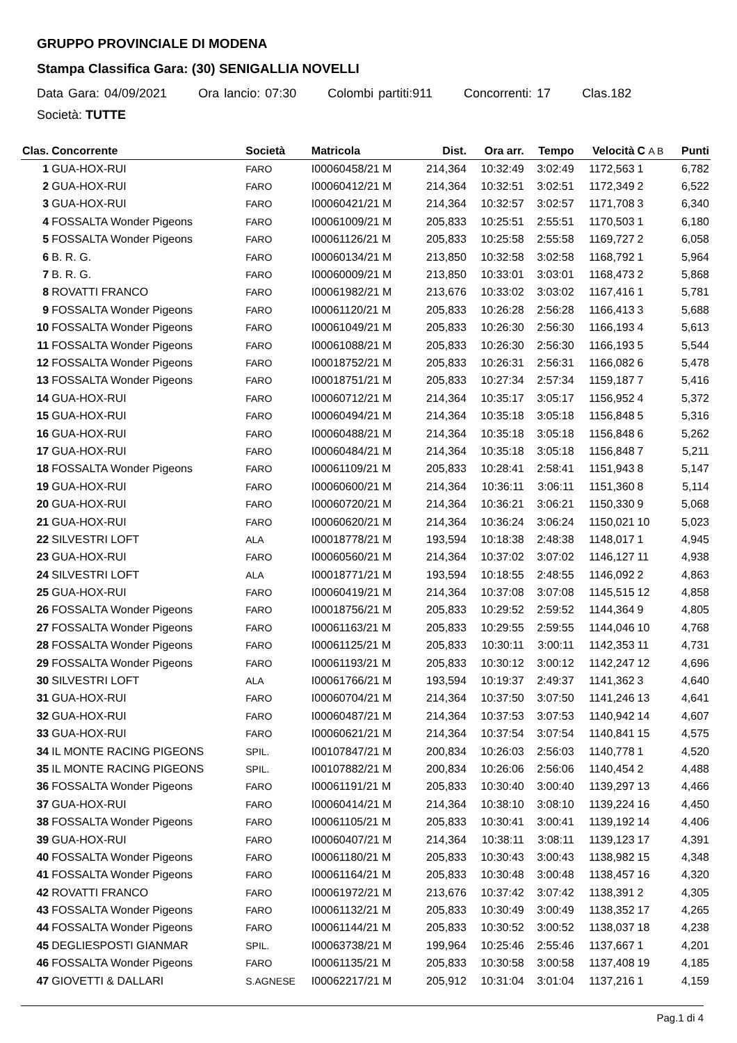GRUPPO PROVINCIALE DI MODENA
Stampa Classifica Gara: (30) SENIGALLIA NOVELLI
Data Gara: 04/09/2021 Ora lancio: 07:30 Colombi partiti:911 Concorrenti: 17 Clas.182
Società: TUTTE
| Clas. | Concorrente | Società | Matricola | Dist. | Ora arr. | Tempo | Velocità | C A B | Punti |
| --- | --- | --- | --- | --- | --- | --- | --- | --- | --- |
| 1 | GUA-HOX-RUI | FARO | I00060458/21 M | 214,364 | 10:32:49 | 3:02:49 | 1172,563 | 1 | 6,782 |
| 2 | GUA-HOX-RUI | FARO | I00060412/21 M | 214,364 | 10:32:51 | 3:02:51 | 1172,349 | 2 | 6,522 |
| 3 | GUA-HOX-RUI | FARO | I00060421/21 M | 214,364 | 10:32:57 | 3:02:57 | 1171,708 | 3 | 6,340 |
| 4 | FOSSALTA Wonder Pigeons | FARO | I00061009/21 M | 205,833 | 10:25:51 | 2:55:51 | 1170,503 | 1 | 6,180 |
| 5 | FOSSALTA Wonder Pigeons | FARO | I00061126/21 M | 205,833 | 10:25:58 | 2:55:58 | 1169,727 | 2 | 6,058 |
| 6 | B. R. G. | FARO | I00060134/21 M | 213,850 | 10:32:58 | 3:02:58 | 1168,792 | 1 | 5,964 |
| 7 | B. R. G. | FARO | I00060009/21 M | 213,850 | 10:33:01 | 3:03:01 | 1168,473 | 2 | 5,868 |
| 8 | ROVATTI FRANCO | FARO | I00061982/21 M | 213,676 | 10:33:02 | 3:03:02 | 1167,416 | 1 | 5,781 |
| 9 | FOSSALTA Wonder Pigeons | FARO | I00061120/21 M | 205,833 | 10:26:28 | 2:56:28 | 1166,413 | 3 | 5,688 |
| 10 | FOSSALTA Wonder Pigeons | FARO | I00061049/21 M | 205,833 | 10:26:30 | 2:56:30 | 1166,193 | 4 | 5,613 |
| 11 | FOSSALTA Wonder Pigeons | FARO | I00061088/21 M | 205,833 | 10:26:30 | 2:56:30 | 1166,193 | 5 | 5,544 |
| 12 | FOSSALTA Wonder Pigeons | FARO | I00018752/21 M | 205,833 | 10:26:31 | 2:56:31 | 1166,082 | 6 | 5,478 |
| 13 | FOSSALTA Wonder Pigeons | FARO | I00018751/21 M | 205,833 | 10:27:34 | 2:57:34 | 1159,187 | 7 | 5,416 |
| 14 | GUA-HOX-RUI | FARO | I00060712/21 M | 214,364 | 10:35:17 | 3:05:17 | 1156,952 | 4 | 5,372 |
| 15 | GUA-HOX-RUI | FARO | I00060494/21 M | 214,364 | 10:35:18 | 3:05:18 | 1156,848 | 5 | 5,316 |
| 16 | GUA-HOX-RUI | FARO | I00060488/21 M | 214,364 | 10:35:18 | 3:05:18 | 1156,848 | 6 | 5,262 |
| 17 | GUA-HOX-RUI | FARO | I00060484/21 M | 214,364 | 10:35:18 | 3:05:18 | 1156,848 | 7 | 5,211 |
| 18 | FOSSALTA Wonder Pigeons | FARO | I00061109/21 M | 205,833 | 10:28:41 | 2:58:41 | 1151,943 | 8 | 5,147 |
| 19 | GUA-HOX-RUI | FARO | I00060600/21 M | 214,364 | 10:36:11 | 3:06:11 | 1151,360 | 8 | 5,114 |
| 20 | GUA-HOX-RUI | FARO | I00060720/21 M | 214,364 | 10:36:21 | 3:06:21 | 1150,330 | 9 | 5,068 |
| 21 | GUA-HOX-RUI | FARO | I00060620/21 M | 214,364 | 10:36:24 | 3:06:24 | 1150,021 | 10 | 5,023 |
| 22 | SILVESTRI LOFT | ALA | I00018778/21 M | 193,594 | 10:18:38 | 2:48:38 | 1148,017 | 1 | 4,945 |
| 23 | GUA-HOX-RUI | FARO | I00060560/21 M | 214,364 | 10:37:02 | 3:07:02 | 1146,127 | 11 | 4,938 |
| 24 | SILVESTRI LOFT | ALA | I00018771/21 M | 193,594 | 10:18:55 | 2:48:55 | 1146,092 | 2 | 4,863 |
| 25 | GUA-HOX-RUI | FARO | I00060419/21 M | 214,364 | 10:37:08 | 3:07:08 | 1145,515 | 12 | 4,858 |
| 26 | FOSSALTA Wonder Pigeons | FARO | I00018756/21 M | 205,833 | 10:29:52 | 2:59:52 | 1144,364 | 9 | 4,805 |
| 27 | FOSSALTA Wonder Pigeons | FARO | I00061163/21 M | 205,833 | 10:29:55 | 2:59:55 | 1144,046 | 10 | 4,768 |
| 28 | FOSSALTA Wonder Pigeons | FARO | I00061125/21 M | 205,833 | 10:30:11 | 3:00:11 | 1142,353 | 11 | 4,731 |
| 29 | FOSSALTA Wonder Pigeons | FARO | I00061193/21 M | 205,833 | 10:30:12 | 3:00:12 | 1142,247 | 12 | 4,696 |
| 30 | SILVESTRI LOFT | ALA | I00061766/21 M | 193,594 | 10:19:37 | 2:49:37 | 1141,362 | 3 | 4,640 |
| 31 | GUA-HOX-RUI | FARO | I00060704/21 M | 214,364 | 10:37:50 | 3:07:50 | 1141,246 | 13 | 4,641 |
| 32 | GUA-HOX-RUI | FARO | I00060487/21 M | 214,364 | 10:37:53 | 3:07:53 | 1140,942 | 14 | 4,607 |
| 33 | GUA-HOX-RUI | FARO | I00060621/21 M | 214,364 | 10:37:54 | 3:07:54 | 1140,841 | 15 | 4,575 |
| 34 | IL MONTE RACING PIGEONS | SPIL. | I00107847/21 M | 200,834 | 10:26:03 | 2:56:03 | 1140,778 | 1 | 4,520 |
| 35 | IL MONTE RACING PIGEONS | SPIL. | I00107882/21 M | 200,834 | 10:26:06 | 2:56:06 | 1140,454 | 2 | 4,488 |
| 36 | FOSSALTA Wonder Pigeons | FARO | I00061191/21 M | 205,833 | 10:30:40 | 3:00:40 | 1139,297 | 13 | 4,466 |
| 37 | GUA-HOX-RUI | FARO | I00060414/21 M | 214,364 | 10:38:10 | 3:08:10 | 1139,224 | 16 | 4,450 |
| 38 | FOSSALTA Wonder Pigeons | FARO | I00061105/21 M | 205,833 | 10:30:41 | 3:00:41 | 1139,192 | 14 | 4,406 |
| 39 | GUA-HOX-RUI | FARO | I00060407/21 M | 214,364 | 10:38:11 | 3:08:11 | 1139,123 | 17 | 4,391 |
| 40 | FOSSALTA Wonder Pigeons | FARO | I00061180/21 M | 205,833 | 10:30:43 | 3:00:43 | 1138,982 | 15 | 4,348 |
| 41 | FOSSALTA Wonder Pigeons | FARO | I00061164/21 M | 205,833 | 10:30:48 | 3:00:48 | 1138,457 | 16 | 4,320 |
| 42 | ROVATTI FRANCO | FARO | I00061972/21 M | 213,676 | 10:37:42 | 3:07:42 | 1138,391 | 2 | 4,305 |
| 43 | FOSSALTA Wonder Pigeons | FARO | I00061132/21 M | 205,833 | 10:30:49 | 3:00:49 | 1138,352 | 17 | 4,265 |
| 44 | FOSSALTA Wonder Pigeons | FARO | I00061144/21 M | 205,833 | 10:30:52 | 3:00:52 | 1138,037 | 18 | 4,238 |
| 45 | DEGLIESPOSTI GIANMAR | SPIL. | I00063738/21 M | 199,964 | 10:25:46 | 2:55:46 | 1137,667 | 1 | 4,201 |
| 46 | FOSSALTA Wonder Pigeons | FARO | I00061135/21 M | 205,833 | 10:30:58 | 3:00:58 | 1137,408 | 19 | 4,185 |
| 47 | GIOVETTI & DALLARI | S.AGNESE | I00062217/21 M | 205,912 | 10:31:04 | 3:01:04 | 1137,216 | 1 | 4,159 |
Pag.1 di 4